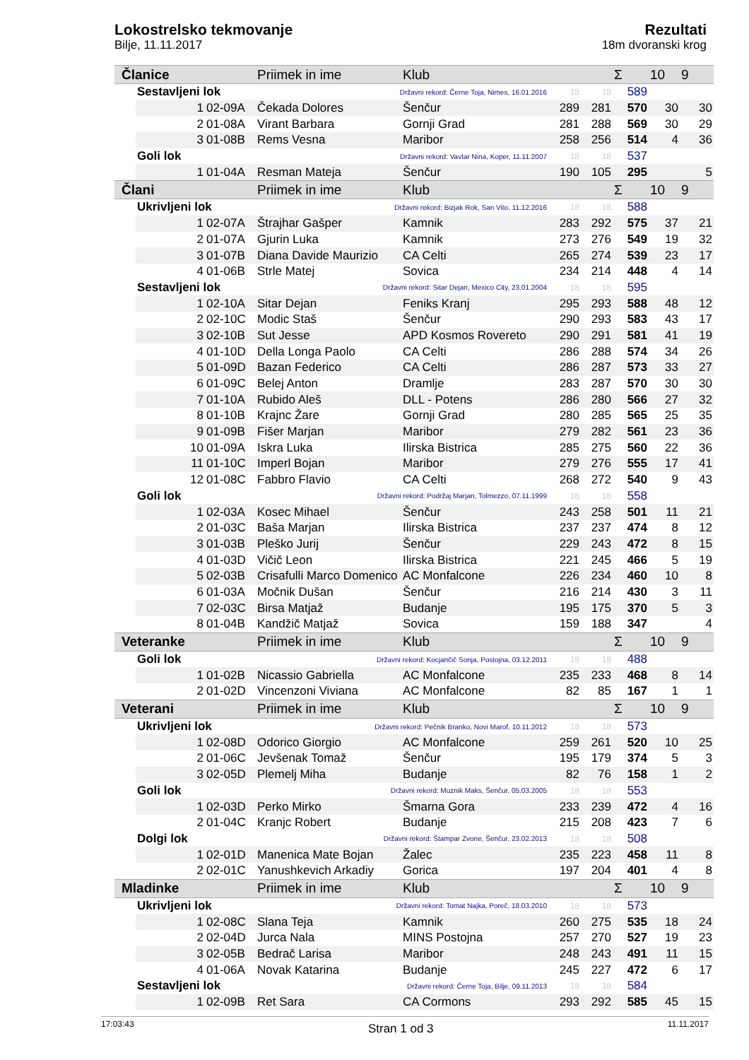Lokostrelsko tekmovanje
Bilje, 11.11.2017
Rezultati
18m dvoranski krog
| Članice | | | Priimek in ime | Klub | | | Σ | 10 | 9 |
| --- | --- | --- | --- | --- | --- | --- | --- | --- | --- |
| | Sestavljeni lok | | Državni rekord: Černe Toja, Nimes, 16.01.2016 | | 18 | 18 | 589 | | |
| | 1 | 02-09A | Čekada Dolores | Šenčur | 289 | 281 | 570 | 30 | 30 |
| | 2 | 01-08A | Virant Barbara | Gornji Grad | 281 | 288 | 569 | 30 | 29 |
| | 3 | 01-08B | Rems Vesna | Maribor | 258 | 256 | 514 | 4 | 36 |
| | Goli lok | | Državni rekord: Vavtar Nina, Koper, 11.11.2007 | | 18 | 18 | 537 | | |
| | 1 | 01-04A | Resman Mateja | Šenčur | 190 | 105 | 295 | | 5 |
| Člani | | | Priimek in ime | Klub | | | Σ | 10 | 9 |
| | Ukrivljeni lok | | Državni rekord: Bizjak Rok, San Vito, 11.12.2016 | | 18 | 18 | 588 | | |
| | 1 | 02-07A | Štrajhar Gašper | Kamnik | 283 | 292 | 575 | 37 | 21 |
| | 2 | 01-07A | Gjurin Luka | Kamnik | 273 | 276 | 549 | 19 | 32 |
| | 3 | 01-07B | Diana Davide Maurizio | CA Celti | 265 | 274 | 539 | 23 | 17 |
| | 4 | 01-06B | Strle Matej | Sovica | 234 | 214 | 448 | 4 | 14 |
| | Sestavljeni lok | | Državni rekord: Sitar Dejan, Mexico City, 23.01.2004 | | 18 | 18 | 595 | | |
| | 1 | 02-10A | Sitar Dejan | Feniks Kranj | 295 | 293 | 588 | 48 | 12 |
| | 2 | 02-10C | Modic Staš | Šenčur | 290 | 293 | 583 | 43 | 17 |
| | 3 | 02-10B | Sut Jesse | APD Kosmos Rovereto | 290 | 291 | 581 | 41 | 19 |
| | 4 | 01-10D | Della Longa Paolo | CA Celti | 286 | 288 | 574 | 34 | 26 |
| | 5 | 01-09D | Bazan Federico | CA Celti | 286 | 287 | 573 | 33 | 27 |
| | 6 | 01-09C | Belej Anton | Dramlje | 283 | 287 | 570 | 30 | 30 |
| | 7 | 01-10A | Rubido Aleš | DLL - Potens | 286 | 280 | 566 | 27 | 32 |
| | 8 | 01-10B | Krajnc Žare | Gornji Grad | 280 | 285 | 565 | 25 | 35 |
| | 9 | 01-09B | Fišer Marjan | Maribor | 279 | 282 | 561 | 23 | 36 |
| | 10 | 01-09A | Iskra Luka | Ilirska Bistrica | 285 | 275 | 560 | 22 | 36 |
| | 11 | 01-10C | Imperl Bojan | Maribor | 279 | 276 | 555 | 17 | 41 |
| | 12 | 01-08C | Fabbro Flavio | CA Celti | 268 | 272 | 540 | 9 | 43 |
| | Goli lok | | Državni rekord: Podržaj Marjan, Tolmezzo, 07.11.1999 | | 18 | 18 | 558 | | |
| | 1 | 02-03A | Kosec Mihael | Šenčur | 243 | 258 | 501 | 11 | 21 |
| | 2 | 01-03C | Baša Marjan | Ilirska Bistrica | 237 | 237 | 474 | 8 | 12 |
| | 3 | 01-03B | Pleško Jurij | Šenčur | 229 | 243 | 472 | 8 | 15 |
| | 4 | 01-03D | Vičič Leon | Ilirska Bistrica | 221 | 245 | 466 | 5 | 19 |
| | 5 | 02-03B | Crisafulli Marco Domenico | AC Monfalcone | 226 | 234 | 460 | 10 | 8 |
| | 6 | 01-03A | Močnik Dušan | Šenčur | 216 | 214 | 430 | 3 | 11 |
| | 7 | 02-03C | Birsa Matjaž | Budanje | 195 | 175 | 370 | 5 | 3 |
| | 8 | 01-04B | Kandžič Matjaž | Sovica | 159 | 188 | 347 | | 4 |
| Veteranke | | | Priimek in ime | Klub | | | Σ | 10 | 9 |
| | Goli lok | | Državni rekord: Kocjančič Sonja, Postojna, 03.12.2011 | | 18 | 18 | 488 | | |
| | 1 | 01-02B | Nicassio Gabriella | AC Monfalcone | 235 | 233 | 468 | 8 | 14 |
| | 2 | 01-02D | Vincenzoni Viviana | AC Monfalcone | 82 | 85 | 167 | 1 | 1 |
| Veterani | | | Priimek in ime | Klub | | | Σ | 10 | 9 |
| | Ukrivljeni lok | | Državni rekord: Pečnik Branko, Novi Marof, 10.11.2012 | | 18 | 18 | 573 | | |
| | 1 | 02-08D | Odorico Giorgio | AC Monfalcone | 259 | 261 | 520 | 10 | 25 |
| | 2 | 01-06C | Jevšenak Tomaž | Šenčur | 195 | 179 | 374 | 5 | 3 |
| | 3 | 02-05D | Plemelj Miha | Budanje | 82 | 76 | 158 | 1 | 2 |
| | Goli lok | | Državni rekord: Muznik Maks, Šenčur, 05.03.2005 | | 18 | 18 | 553 | | |
| | 1 | 02-03D | Perko Mirko | Šmarna Gora | 233 | 239 | 472 | 4 | 16 |
| | 2 | 01-04C | Kranjc Robert | Budanje | 215 | 208 | 423 | 7 | 6 |
| | Dolgi lok | | Državni rekord: Štampar Zvone, Šenčur, 23.02.2013 | | 18 | 18 | 508 | | |
| | 1 | 02-01D | Manenica Mate Bojan | Žalec | 235 | 223 | 458 | 11 | 8 |
| | 2 | 02-01C | Yanushkevich Arkadiy | Gorica | 197 | 204 | 401 | 4 | 8 |
| Mladinke | | | Priimek in ime | Klub | | | Σ | 10 | 9 |
| | Ukrivljeni lok | | Državni rekord: Tomat Najka, Poreč, 18.03.2010 | | 18 | 18 | 573 | | |
| | 1 | 02-08C | Slana Teja | Kamnik | 260 | 275 | 535 | 18 | 24 |
| | 2 | 02-04D | Jurca Nala | MINS Postojna | 257 | 270 | 527 | 19 | 23 |
| | 3 | 02-05B | Bedrač Larisa | Maribor | 248 | 243 | 491 | 11 | 15 |
| | 4 | 01-06A | Novak Katarina | Budanje | 245 | 227 | 472 | 6 | 17 |
| | Sestavljeni lok | | Državni rekord: Černe Toja, Bilje, 09.11.2013 | | 18 | 18 | 584 | | |
| | 1 | 02-09B | Ret Sara | CA Cormons | 293 | 292 | 585 | 45 | 15 |
17:03:43 Stran 1 od 3 11.11.2017